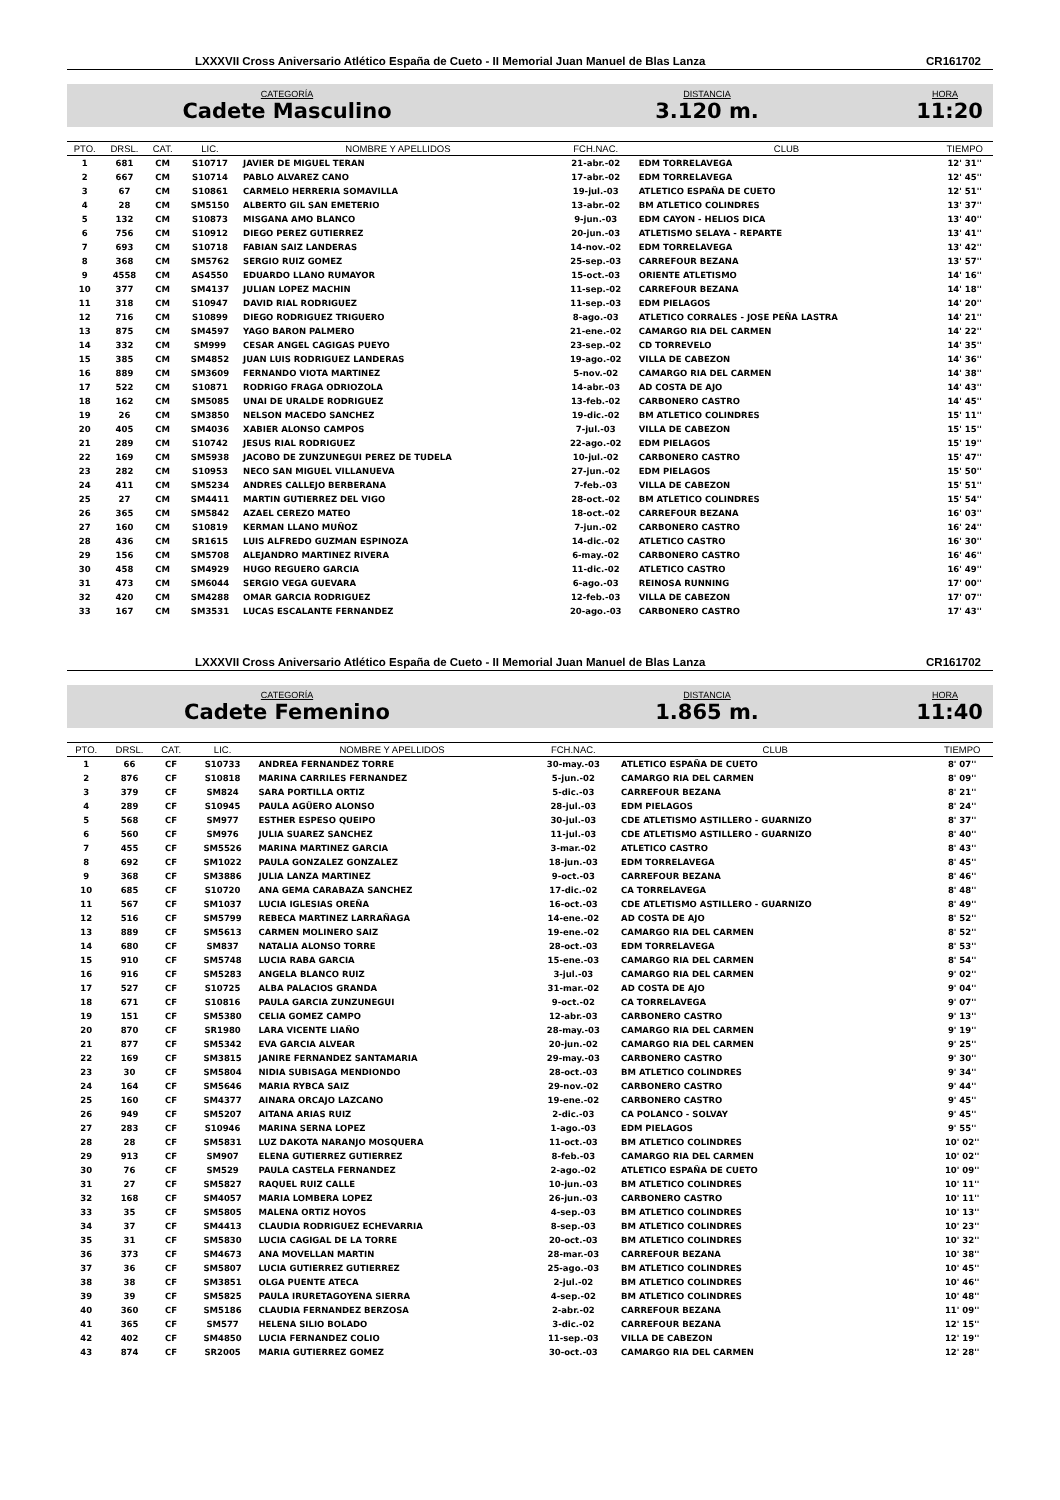LXXXVII Cross Aniversario Atlético España de Cueto - II Memorial Juan Manuel de Blas Lanza CR161702
CATEGORÍA
Cadete Masculino
DISTANCIA
3.120 m.
HORA
11:20
| PTO. | DRSL. | CAT. | LIC. | NOMBRE Y APELLIDOS | FCH.NAC. | CLUB | TIEMPO |
| --- | --- | --- | --- | --- | --- | --- | --- |
| 1 | 681 | CM | S10717 | JAVIER DE MIGUEL TERAN | 21-abr.-02 | EDM TORRELAVEGA | 12' 31'' |
| 2 | 667 | CM | S10714 | PABLO ALVAREZ CANO | 17-abr.-02 | EDM TORRELAVEGA | 12' 45'' |
| 3 | 67 | CM | S10861 | CARMELO HERRERIA SOMAVILLA | 19-jul.-03 | ATLETICO ESPAÑA DE CUETO | 12' 51'' |
| 4 | 28 | CM | SM5150 | ALBERTO GIL SAN EMETERIO | 13-abr.-02 | BM ATLETICO COLINDRES | 13' 37'' |
| 5 | 132 | CM | S10873 | MISGANA AMO BLANCO | 9-jun.-03 | EDM CAYON - HELIOS DICA | 13' 40'' |
| 6 | 756 | CM | S10912 | DIEGO PEREZ GUTIERREZ | 20-jun.-03 | ATLETISMO SELAYA - REPARTE | 13' 41'' |
| 7 | 693 | CM | S10718 | FABIAN SAIZ LANDERAS | 14-nov.-02 | EDM TORRELAVEGA | 13' 42'' |
| 8 | 368 | CM | SM5762 | SERGIO RUIZ GOMEZ | 25-sep.-03 | CARREFOUR BEZANA | 13' 57'' |
| 9 | 4558 | CM | AS4550 | EDUARDO LLANO RUMAYOR | 15-oct.-03 | ORIENTE ATLETISMO | 14' 16'' |
| 10 | 377 | CM | SM4137 | JULIAN LOPEZ MACHIN | 11-sep.-02 | CARREFOUR BEZANA | 14' 18'' |
| 11 | 318 | CM | S10947 | DAVID RIAL RODRIGUEZ | 11-sep.-03 | EDM PIELAGOS | 14' 20'' |
| 12 | 716 | CM | S10899 | DIEGO RODRIGUEZ TRIGUERO | 8-ago.-03 | ATLETICO CORRALES - JOSE PEÑA LASTRA | 14' 21'' |
| 13 | 875 | CM | SM4597 | YAGO BARON PALMERO | 21-ene.-02 | CAMARGO RIA DEL CARMEN | 14' 22'' |
| 14 | 332 | CM | SM999 | CESAR ANGEL CAGIGAS PUEYO | 23-sep.-02 | CD TORREVELO | 14' 35'' |
| 15 | 385 | CM | SM4852 | JUAN LUIS RODRIGUEZ LANDERAS | 19-ago.-02 | VILLA DE CABEZON | 14' 36'' |
| 16 | 889 | CM | SM3609 | FERNANDO VIOTA MARTINEZ | 5-nov.-02 | CAMARGO RIA DEL CARMEN | 14' 38'' |
| 17 | 522 | CM | S10871 | RODRIGO FRAGA ODRIOZOLA | 14-abr.-03 | AD COSTA DE AJO | 14' 43'' |
| 18 | 162 | CM | SM5085 | UNAI DE URALDE RODRIGUEZ | 13-feb.-02 | CARBONERO CASTRO | 14' 45'' |
| 19 | 26 | CM | SM3850 | NELSON MACEDO SANCHEZ | 19-dic.-02 | BM ATLETICO COLINDRES | 15' 11'' |
| 20 | 405 | CM | SM4036 | XABIER ALONSO CAMPOS | 7-jul.-03 | VILLA DE CABEZON | 15' 15'' |
| 21 | 289 | CM | S10742 | JESUS RIAL RODRIGUEZ | 22-ago.-02 | EDM PIELAGOS | 15' 19'' |
| 22 | 169 | CM | SM5938 | JACOBO DE ZUNZUNEGUI PEREZ DE TUDELA | 10-jul.-02 | CARBONERO CASTRO | 15' 47'' |
| 23 | 282 | CM | S10953 | NECO SAN MIGUEL VILLANUEVA | 27-jun.-02 | EDM PIELAGOS | 15' 50'' |
| 24 | 411 | CM | SM5234 | ANDRES CALLEJO BERBERANA | 7-feb.-03 | VILLA DE CABEZON | 15' 51'' |
| 25 | 27 | CM | SM4411 | MARTIN GUTIERREZ DEL VIGO | 28-oct.-02 | BM ATLETICO COLINDRES | 15' 54'' |
| 26 | 365 | CM | SM5842 | AZAEL CEREZO MATEO | 18-oct.-02 | CARREFOUR BEZANA | 16' 03'' |
| 27 | 160 | CM | S10819 | KERMAN LLANO MUÑOZ | 7-jun.-02 | CARBONERO CASTRO | 16' 24'' |
| 28 | 436 | CM | SR1615 | LUIS ALFREDO GUZMAN ESPINOZA | 14-dic.-02 | ATLETICO CASTRO | 16' 30'' |
| 29 | 156 | CM | SM5708 | ALEJANDRO MARTINEZ RIVERA | 6-may.-02 | CARBONERO CASTRO | 16' 46'' |
| 30 | 458 | CM | SM4929 | HUGO REGUERO GARCIA | 11-dic.-02 | ATLETICO CASTRO | 16' 49'' |
| 31 | 473 | CM | SM6044 | SERGIO VEGA GUEVARA | 6-ago.-03 | REINOSA RUNNING | 17' 00'' |
| 32 | 420 | CM | SM4288 | OMAR GARCIA RODRIGUEZ | 12-feb.-03 | VILLA DE CABEZON | 17' 07'' |
| 33 | 167 | CM | SM3531 | LUCAS ESCALANTE FERNANDEZ | 20-ago.-03 | CARBONERO CASTRO | 17' 43'' |
LXXXVII Cross Aniversario Atlético España de Cueto - II Memorial Juan Manuel de Blas Lanza CR161702
CATEGORÍA
Cadete Femenino
DISTANCIA
1.865 m.
HORA
11:40
| PTO. | DRSL. | CAT. | LIC. | NOMBRE Y APELLIDOS | FCH.NAC. | CLUB | TIEMPO |
| --- | --- | --- | --- | --- | --- | --- | --- |
| 1 | 66 | CF | S10733 | ANDREA FERNANDEZ TORRE | 30-may.-03 | ATLETICO ESPAÑA DE CUETO | 8' 07'' |
| 2 | 876 | CF | S10818 | MARINA CARRILES FERNANDEZ | 5-jun.-02 | CAMARGO RIA DEL CARMEN | 8' 09'' |
| 3 | 379 | CF | SM824 | SARA PORTILLA ORTIZ | 5-dic.-03 | CARREFOUR BEZANA | 8' 21'' |
| 4 | 289 | CF | S10945 | PAULA AGÜERO ALONSO | 28-jul.-03 | EDM PIELAGOS | 8' 24'' |
| 5 | 568 | CF | SM977 | ESTHER ESPESO QUEIPO | 30-jul.-03 | CDE ATLETISMO ASTILLERO - GUARNIZO | 8' 37'' |
| 6 | 560 | CF | SM976 | JULIA SUAREZ SANCHEZ | 11-jul.-03 | CDE ATLETISMO ASTILLERO - GUARNIZO | 8' 40'' |
| 7 | 455 | CF | SM5526 | MARINA MARTINEZ GARCIA | 3-mar.-02 | ATLETICO CASTRO | 8' 43'' |
| 8 | 692 | CF | SM1022 | PAULA GONZALEZ GONZALEZ | 18-jun.-03 | EDM TORRELAVEGA | 8' 45'' |
| 9 | 368 | CF | SM3886 | JULIA LANZA MARTINEZ | 9-oct.-03 | CARREFOUR BEZANA | 8' 46'' |
| 10 | 685 | CF | S10720 | ANA GEMA CARABAZA SANCHEZ | 17-dic.-02 | CA TORRELAVEGA | 8' 48'' |
| 11 | 567 | CF | SM1037 | LUCIA IGLESIAS OREÑA | 16-oct.-03 | CDE ATLETISMO ASTILLERO - GUARNIZO | 8' 49'' |
| 12 | 516 | CF | SM5799 | REBECA MARTINEZ LARRAÑAGA | 14-ene.-02 | AD COSTA DE AJO | 8' 52'' |
| 13 | 889 | CF | SM5613 | CARMEN MOLINERO SAIZ | 19-ene.-02 | CAMARGO RIA DEL CARMEN | 8' 52'' |
| 14 | 680 | CF | SM837 | NATALIA ALONSO TORRE | 28-oct.-03 | EDM TORRELAVEGA | 8' 53'' |
| 15 | 910 | CF | SM5748 | LUCIA RABA GARCIA | 15-ene.-03 | CAMARGO RIA DEL CARMEN | 8' 54'' |
| 16 | 916 | CF | SM5283 | ANGELA BLANCO RUIZ | 3-jul.-03 | CAMARGO RIA DEL CARMEN | 9' 02'' |
| 17 | 527 | CF | S10725 | ALBA PALACIOS GRANDA | 31-mar.-02 | AD COSTA DE AJO | 9' 04'' |
| 18 | 671 | CF | S10816 | PAULA GARCIA ZUNZUNEGUI | 9-oct.-02 | CA TORRELAVEGA | 9' 07'' |
| 19 | 151 | CF | SM5380 | CELIA GOMEZ CAMPO | 12-abr.-03 | CARBONERO CASTRO | 9' 13'' |
| 20 | 870 | CF | SR1980 | LARA VICENTE LIAÑO | 28-may.-03 | CAMARGO RIA DEL CARMEN | 9' 19'' |
| 21 | 877 | CF | SM5342 | EVA GARCIA ALVEAR | 20-jun.-02 | CAMARGO RIA DEL CARMEN | 9' 25'' |
| 22 | 169 | CF | SM3815 | JANIRE FERNANDEZ SANTAMARIA | 29-may.-03 | CARBONERO CASTRO | 9' 30'' |
| 23 | 30 | CF | SM5804 | NIDIA SUBISAGA MENDIONDO | 28-oct.-03 | BM ATLETICO COLINDRES | 9' 34'' |
| 24 | 164 | CF | SM5646 | MARIA RYBCA SAIZ | 29-nov.-02 | CARBONERO CASTRO | 9' 44'' |
| 25 | 160 | CF | SM4377 | AINARA ORCAJO LAZCANO | 19-ene.-02 | CARBONERO CASTRO | 9' 45'' |
| 26 | 949 | CF | SM5207 | AITANA ARIAS RUIZ | 2-dic.-03 | CA POLANCO - SOLVAY | 9' 45'' |
| 27 | 283 | CF | S10946 | MARINA SERNA LOPEZ | 1-ago.-03 | EDM PIELAGOS | 9' 55'' |
| 28 | 28 | CF | SM5831 | LUZ DAKOTA NARANJO MOSQUERA | 11-oct.-03 | BM ATLETICO COLINDRES | 10' 02'' |
| 29 | 913 | CF | SM907 | ELENA GUTIERREZ GUTIERREZ | 8-feb.-03 | CAMARGO RIA DEL CARMEN | 10' 02'' |
| 30 | 76 | CF | SM529 | PAULA CASTELA FERNANDEZ | 2-ago.-02 | ATLETICO ESPAÑA DE CUETO | 10' 09'' |
| 31 | 27 | CF | SM5827 | RAQUEL RUIZ CALLE | 10-jun.-03 | BM ATLETICO COLINDRES | 10' 11'' |
| 32 | 168 | CF | SM4057 | MARIA LOMBERA LOPEZ | 26-jun.-03 | CARBONERO CASTRO | 10' 11'' |
| 33 | 35 | CF | SM5805 | MALENA ORTIZ HOYOS | 4-sep.-03 | BM ATLETICO COLINDRES | 10' 13'' |
| 34 | 37 | CF | SM4413 | CLAUDIA RODRIGUEZ ECHEVARRIA | 8-sep.-03 | BM ATLETICO COLINDRES | 10' 23'' |
| 35 | 31 | CF | SM5830 | LUCIA CAGIGAL DE LA TORRE | 20-oct.-03 | BM ATLETICO COLINDRES | 10' 32'' |
| 36 | 373 | CF | SM4673 | ANA MOVELLAN MARTIN | 28-mar.-03 | CARREFOUR BEZANA | 10' 38'' |
| 37 | 36 | CF | SM5807 | LUCIA GUTIERREZ GUTIERREZ | 25-ago.-03 | BM ATLETICO COLINDRES | 10' 45'' |
| 38 | 38 | CF | SM3851 | OLGA PUENTE ATECA | 2-jul.-02 | BM ATLETICO COLINDRES | 10' 46'' |
| 39 | 39 | CF | SM5825 | PAULA IRURETAGOYENA SIERRA | 4-sep.-02 | BM ATLETICO COLINDRES | 10' 48'' |
| 40 | 360 | CF | SM5186 | CLAUDIA FERNANDEZ BERZOSA | 2-abr.-02 | CARREFOUR BEZANA | 11' 09'' |
| 41 | 365 | CF | SM577 | HELENA SILIO BOLADO | 3-dic.-02 | CARREFOUR BEZANA | 12' 15'' |
| 42 | 402 | CF | SM4850 | LUCIA FERNANDEZ COLIO | 11-sep.-03 | VILLA DE CABEZON | 12' 19'' |
| 43 | 874 | CF | SR2005 | MARIA GUTIERREZ GOMEZ | 30-oct.-03 | CAMARGO RIA DEL CARMEN | 12' 28'' |